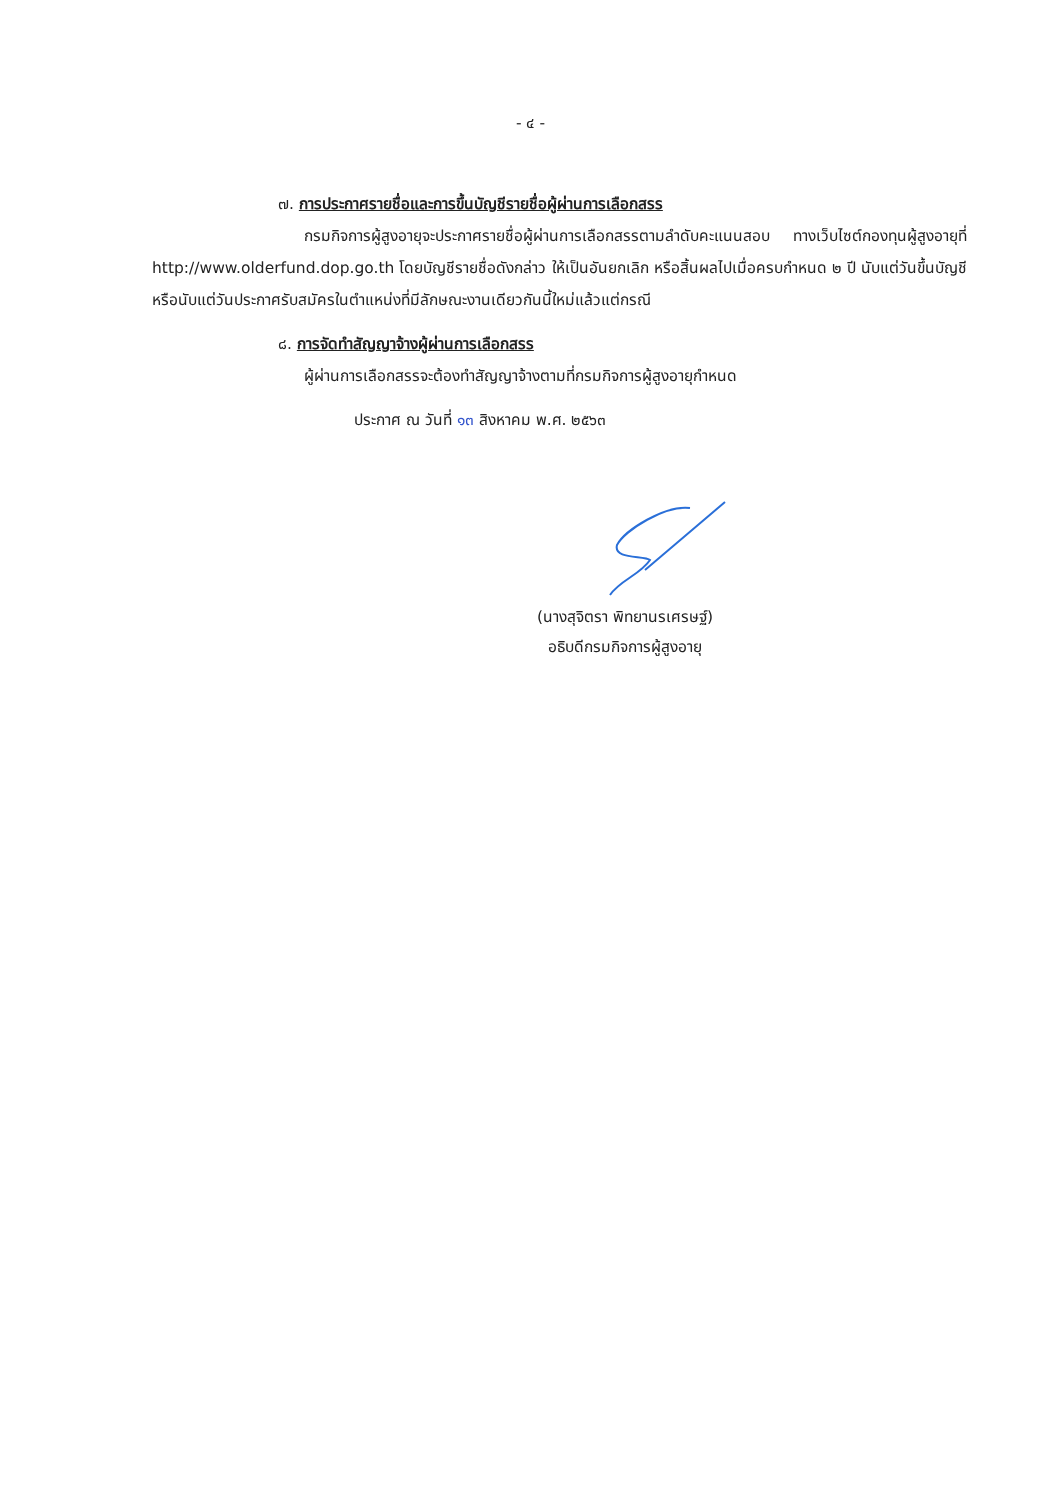- ๔ -
๗. การประกาศรายชื่อและการขึ้นบัญชีรายชื่อผู้ผ่านการเลือกสรร
กรมกิจการผู้สูงอายุจะประกาศรายชื่อผู้ผ่านการเลือกสรรตามลำดับคะแนนสอบ ทางเว็บไซต์กองทุนผู้สูงอายุที่ http://www.olderfund.dop.go.th โดยบัญชีรายชื่อดังกล่าว ให้เป็นอันยกเลิก หรือสิ้นผลไปเมื่อครบกำหนด ๒ ปี นับแต่วันขึ้นบัญชี หรือนับแต่วันประกาศรับสมัครในตำแหน่งที่มีลักษณะงานเดียวกันนี้ใหม่แล้วแต่กรณี
๘. การจัดทำสัญญาจ้างผู้ผ่านการเลือกสรร
ผู้ผ่านการเลือกสรรจะต้องทำสัญญาจ้างตามที่กรมกิจการผู้สูงอายุกำหนด
ประกาศ ณ วันที่ ๑๓ สิงหาคม พ.ศ. ๒๕๖๓
(นางสุจิตรา พิทยานรเศรษฐ์)
อธิบดีกรมกิจการผู้สูงอายุ